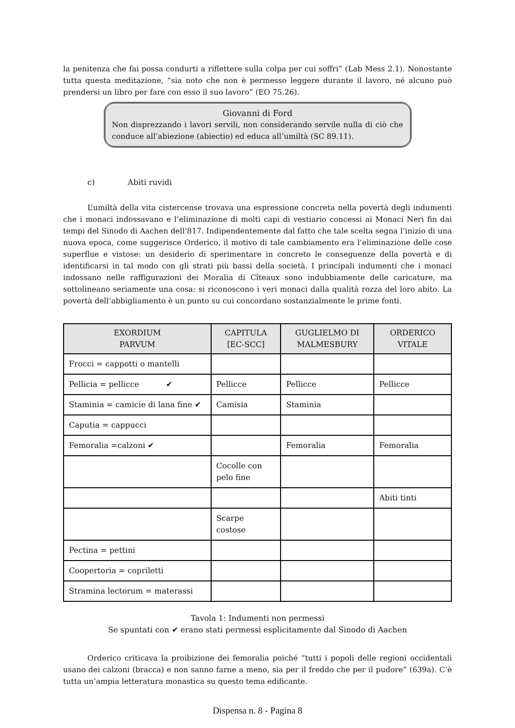la penitenza che fai possa condurti a riflettere sulla colpa per cui soffri” (Lab Mess 2.1). Nonostante tutta questa meditazione, “sia noto che non è permesso leggere durante il lavoro, né alcuno può prendersi un libro per fare con esso il suo lavoro” (EO 75.26).
Giovanni di Ford
Non disprezzando i lavori servili, non considerando servile nulla di ciò che conduce all’abiezione (abiectio) ed educa all’umiltà (SC 89.11).
c) Abiti ruvidi
L’umiltà della vita cistercense trovava una espressione concreta nella povertà degli indumenti che i monaci indossavano e l’eliminazione di molti capi di vestiario concessi ai Monaci Neri fin dai tempi del Sinodo di Aachen dell’817. Indipendentemente dal fatto che tale scelta segna l’inizio di una nuova epoca, come suggerisce Orderico, il motivo di tale cambiamento era l’eliminazione delle cose superflue e vistose: un desiderio di sperimentare in concreto le conseguenze della povertà e di identificarsi in tal modo con gli strati più bassi della società. I principali indumenti che i monaci indossano nelle raffigurazioni dei Moralia di Cîteaux sono indubbiamente delle caricature, ma sottolineano seriamente una cosa: si riconoscono i veri monaci dalla qualità rozza del loro abito. La povertà dell’abbigliamento è un punto su cui concordano sostanzialmente le prime fonti.
| EXORDIUM PARVUM | CAPITULA [EC-SCC] | GUGLIELMO DI MALMESBURY | ORDERICO VITALE |
| --- | --- | --- | --- |
| Frocci = cappotti o mantelli | | | |
| Pellicia = pellicce ✔ | Pellicce | Pellicce | Pellicce |
| Staminia = camicie di lana fine ✔ | Camisia | Staminia | |
| Caputia = cappucci | | | |
| Femoralia =calzoni ✔ | | Femoralia | Femoralia |
| | Cocolle con pelo fine | | |
| | | | Abiti tinti |
| | Scarpe costose | | |
| Pectina = pettini | | | |
| Coopertoria = copriletti | | | |
| Stramina lectorum = materassi | | | |
Tavola 1: Indumenti non permessi
Se spuntati con ✔ erano stati permessi esplicitamente dal Sinodo di Aachen
Orderico criticava la proibizione dei femoralia poiché “tutti i popoli delle regioni occidentali usano dei calzoni (bracca) e non sanno farne a meno, sia per il freddo che per il pudore” (639a). C’è tutta un’ampia letteratura monastica su questo tema edificante.
Dispensa n. 8 - Pagina 8